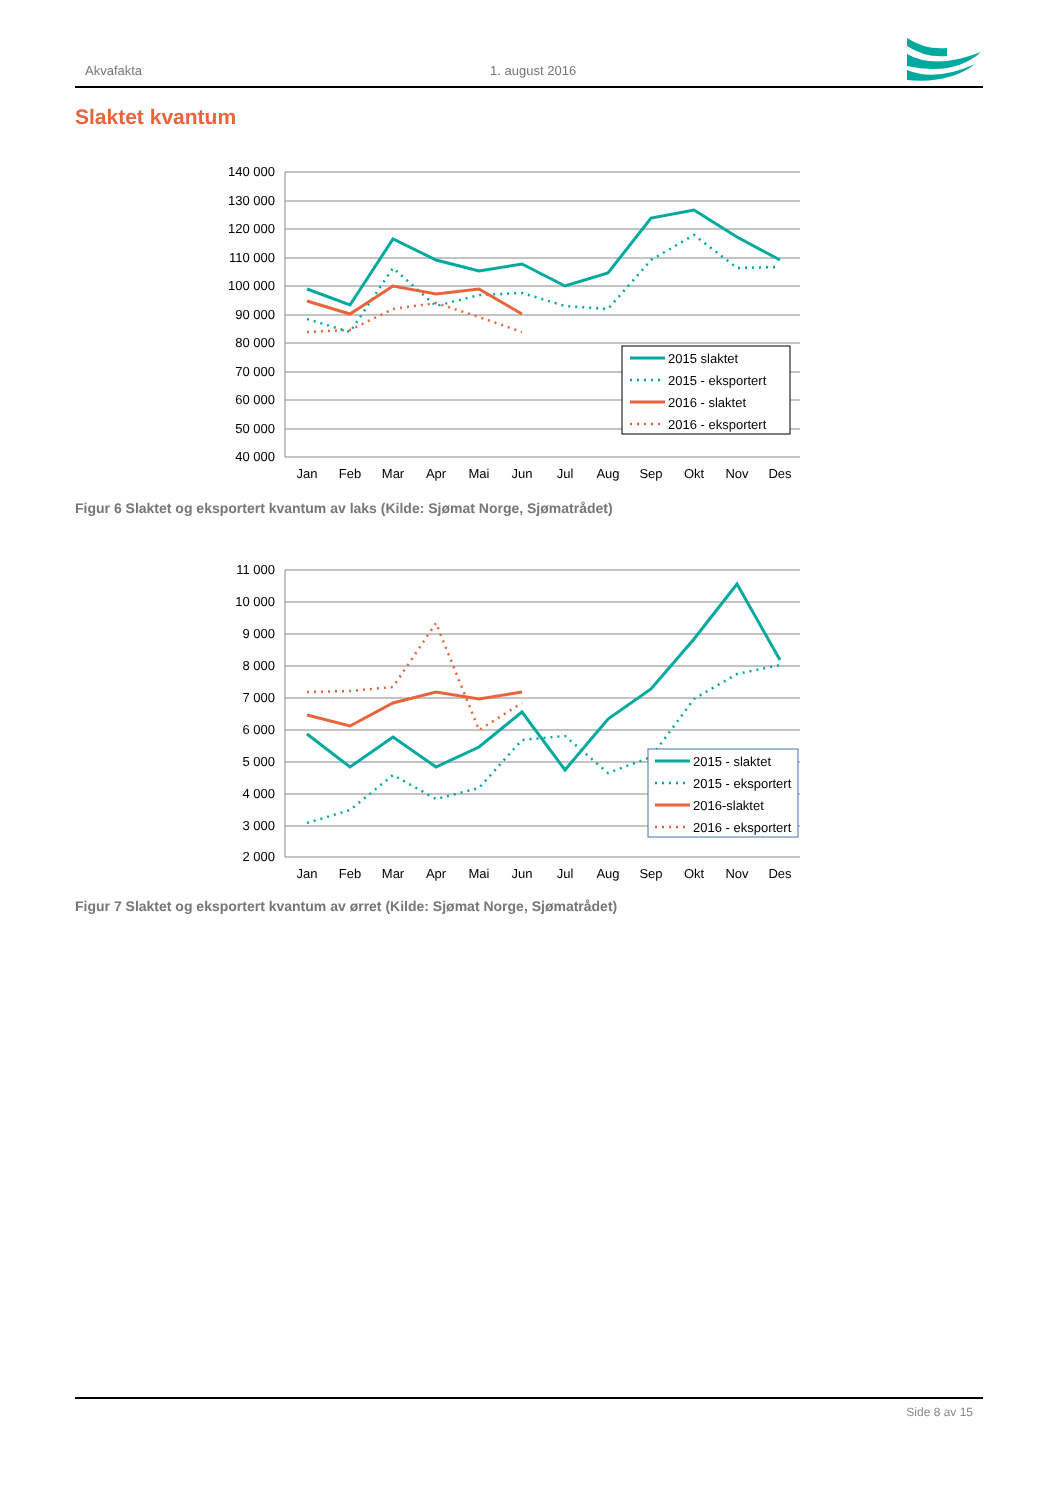Akvafakta 1. august 2016
Slaktet kvantum
140 000
130 000
120 000
110 000
100 000
90 000
80 000
70 000
60 000
50 000
40 000
Jan
Feb
Mar
Apr
Mai
Jun
Jul
Aug
Sep
Okt
Nov
Des
2015 slaktet
2015 - eksportert
2016 - slaktet
2016 - eksportert
Figur 6 Slaktet og eksportert kvantum av laks (Kilde: Sjømat Norge, Sjømatrådet)
11 000
10 000
9 000
8 000
7 000
6 000
5 000
4 000
3 000
2 000
Jan
Feb
Mar
Apr
Mai
Jun
Jul
Aug
Sep
Okt
Nov
Des
2015 - slaktet
2015 - eksportert
2016-slaktet
2016 - eksportert
Figur 7 Slaktet og eksportert kvantum av ørret (Kilde: Sjømat Norge, Sjømatrådet)
Side 8 av 15